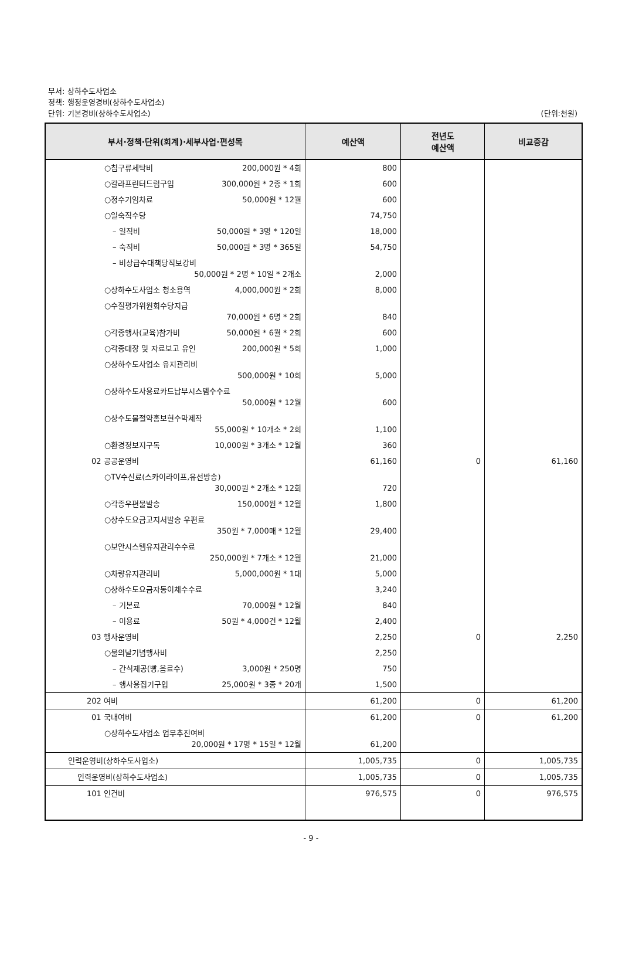부서: 상하수도사업소
정책: 행정운영경비(상하수도사업소)
단위: 기본경비(상하수도사업소)
(단위:천원)
| 부서·정책·단위(회계)·세부사업·편성목 | 예산액 | 전년도 예산액 | 비교증감 |
| --- | --- | --- | --- |
| ○침구류세탁비 200,000원 * 4회 | 800 | | |
| ○칼라프린터드럼구입 300,000원 * 2종 * 1회 | 600 | | |
| ○정수기임차료 50,000원 * 12월 | 600 | | |
| ○일숙직수당 | 74,750 | | |
| – 일직비 50,000원 * 3명 * 120일 | 18,000 | | |
| – 숙직비 50,000원 * 3명 * 365일 | 54,750 | | |
| – 비상급수대책당직보강비 50,000원 * 2명 * 10일 * 2개소 | 2,000 | | |
| ○상하수도사업소 청소용역 4,000,000원 * 2회 | 8,000 | | |
| ○수질평가위원회수당지급 70,000원 * 6명 * 2회 | 840 | | |
| ○각종행사(교육)참가비 50,000원 * 6월 * 2회 | 600 | | |
| ○각종대장 및 자료보고 유인 200,000원 * 5회 | 1,000 | | |
| ○상하수도사업소 유지관리비 500,000원 * 10회 | 5,000 | | |
| ○상하수도사용료카드납부시스템수수료 50,000원 * 12월 | 600 | | |
| ○상수도물절약홍보현수막제작 55,000원 * 10개소 * 2회 | 1,100 | | |
| ○환경정보지구독 10,000원 * 3개소 * 12월 | 360 | | |
| 02 공공운영비 | 61,160 | 0 | 61,160 |
| ○TV수신료(스카이라이프,유선방송) 30,000원 * 2개소 * 12회 | 720 | | |
| ○각종우편물발송 150,000원 * 12월 | 1,800 | | |
| ○상수도요금고지서발송 우편료 350원 * 7,000매 * 12월 | 29,400 | | |
| ○보안시스템유지관리수수료 250,000원 * 7개소 * 12월 | 21,000 | | |
| ○차량유지관리비 5,000,000원 * 1대 | 5,000 | | |
| ○상하수도요금자동이체수수료 | 3,240 | | |
| – 기본료 70,000원 * 12월 | 840 | | |
| – 이용료 50원 * 4,000건 * 12월 | 2,400 | | |
| 03 행사운영비 | 2,250 | 0 | 2,250 |
| ○물의날기념행사비 | 2,250 | | |
| – 간식제공(빵,음료수) 3,000원 * 250명 | 750 | | |
| – 행사용집기구입 25,000원 * 3종 * 20개 | 1,500 | | |
| 202 여비 | 61,200 | 0 | 61,200 |
| 01 국내여비 | 61,200 | 0 | 61,200 |
| ○상하수도사업소 업무추진여비 20,000원 * 17명 * 15일 * 12월 | 61,200 | | |
| 인력운영비(상하수도사업소) | 1,005,735 | 0 | 1,005,735 |
| 인력운영비(상하수도사업소) | 1,005,735 | 0 | 1,005,735 |
| 101 인건비 | 976,575 | 0 | 976,575 |
- 9 -